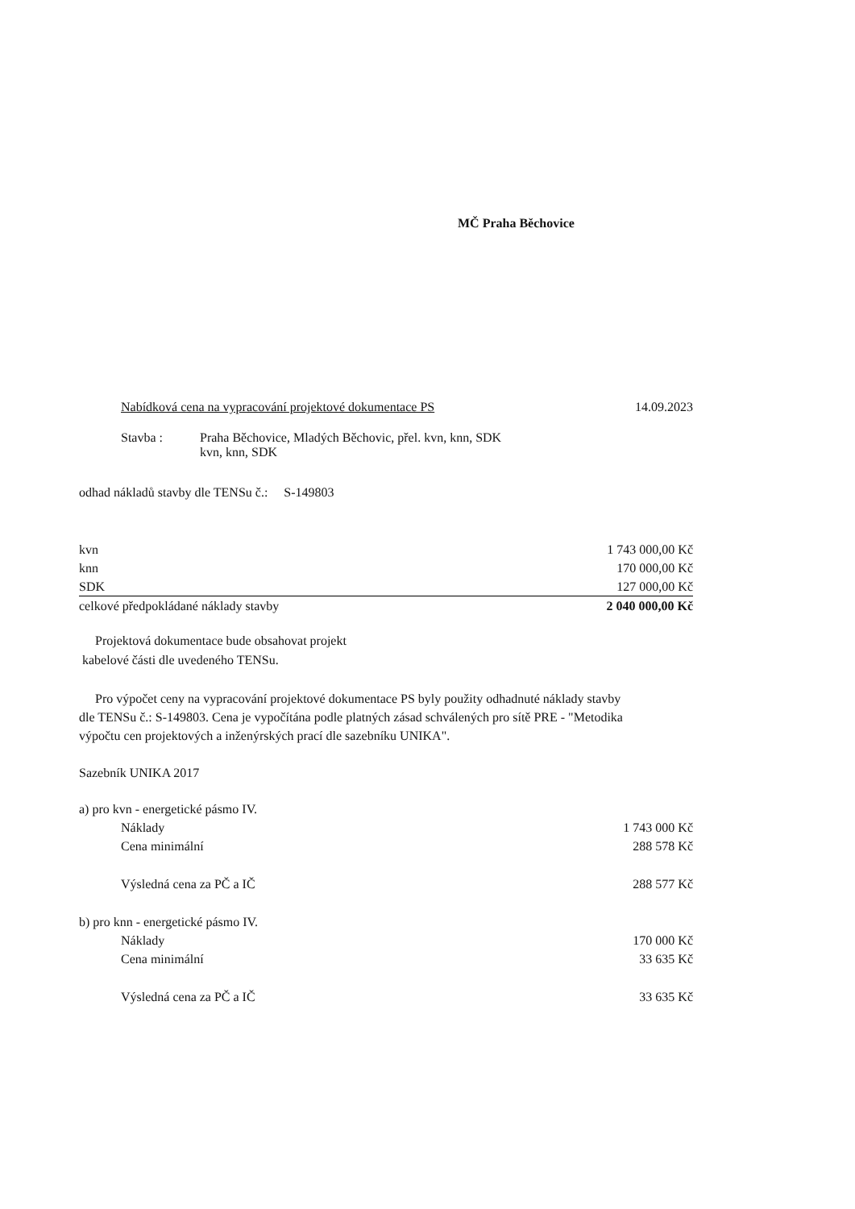MČ Praha Běchovice
Nabídková cena na vypracování projektové dokumentace PS 14.09.2023
Stavba : Praha Běchovice, Mladých Běchovic, přel. kvn, knn, SDK
kvn, knn, SDK
odhad nákladů stavby dle TENSu č.: S-149803
| kvn | 1 743 000,00 Kč |
| knn | 170 000,00 Kč |
| SDK | 127 000,00 Kč |
| celkové předpokládané náklady stavby | 2 040 000,00 Kč |
Projektová dokumentace bude obsahovat projekt
kabelové části dle uvedeného TENSu.
Pro výpočet ceny na vypracování projektové dokumentace PS byly použity odhadnuté náklady stavby dle TENSu č.: S-149803. Cena je vypočítána podle platných zásad schválených pro sítě PRE - "Metodika výpočtu cen projektových a inženýrských prací dle sazebníku UNIKA".
Sazebník UNIKA 2017
| a) pro kvn - energetické pásmo IV. | |
| Náklady | 1 743 000 Kč |
| Cena minimální | 288 578 Kč |
| Výsledná cena za PČ a IČ | 288 577 Kč |
| b) pro knn - energetické pásmo IV. | |
| Náklady | 170 000 Kč |
| Cena minimální | 33 635 Kč |
| Výsledná cena za PČ a IČ | 33 635 Kč |